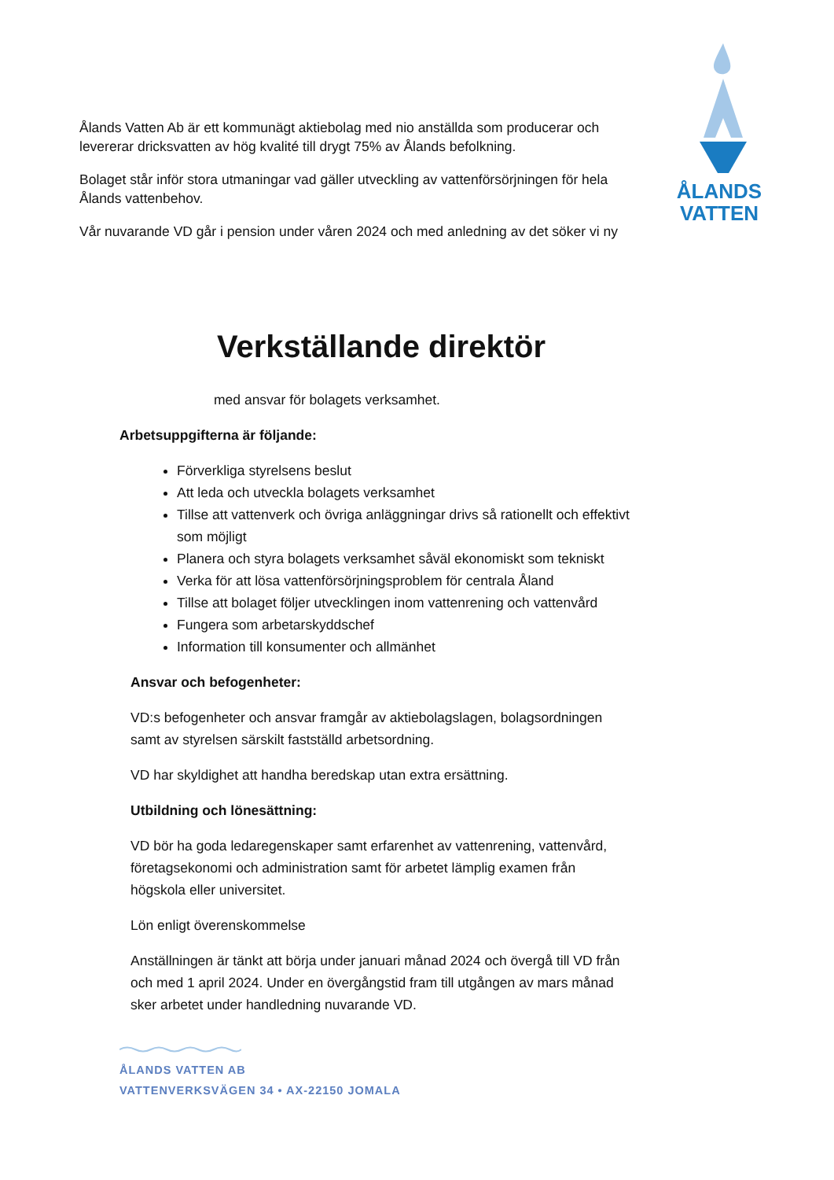ÅLANDS
VATTEN
Ålands Vatten Ab är ett kommunägt aktiebolag med nio anställda som producerar och levererar dricksvatten av hög kvalité till drygt 75% av Ålands befolkning.
Bolaget står inför stora utmaningar vad gäller utveckling av vattenförsörjningen för hela Ålands vattenbehov.
Vår nuvarande VD går i pension under våren 2024 och med anledning av det söker vi ny
Verkställande direktör
med ansvar för bolagets verksamhet.
Arbetsuppgifterna är följande:
Förverkliga styrelsens beslut
Att leda och utveckla bolagets verksamhet
Tillse att vattenverk och övriga anläggningar drivs så rationellt och effektivt som möjligt
Planera och styra bolagets verksamhet såväl ekonomiskt som tekniskt
Verka för att lösa vattenförsörjningsproblem för centrala Åland
Tillse att bolaget följer utvecklingen inom vattenrening och vattenvård
Fungera som arbetarskyddschef
Information till konsumenter och allmänhet
Ansvar och befogenheter:
VD:s befogenheter och ansvar framgår av aktiebolagslagen, bolagsordningen samt av styrelsen särskilt fastställd arbetsordning.
VD har skyldighet att handha beredskap utan extra ersättning.
Utbildning och lönesättning:
VD bör ha goda ledaregenskaper samt erfarenhet av vattenrening, vattenvård, företagsekonomi och administration samt för arbetet lämplig examen från högskola eller universitet.
Lön enligt överenskommelse
Anställningen är tänkt att börja under januari månad 2024 och övergå till VD från och med 1 april 2024. Under en övergångstid fram till utgången av mars månad sker arbetet under handledning nuvarande VD.
ÅLANDS VATTEN AB
VATTENVERKSVÄGEN 34 • AX-22150 JOMALA